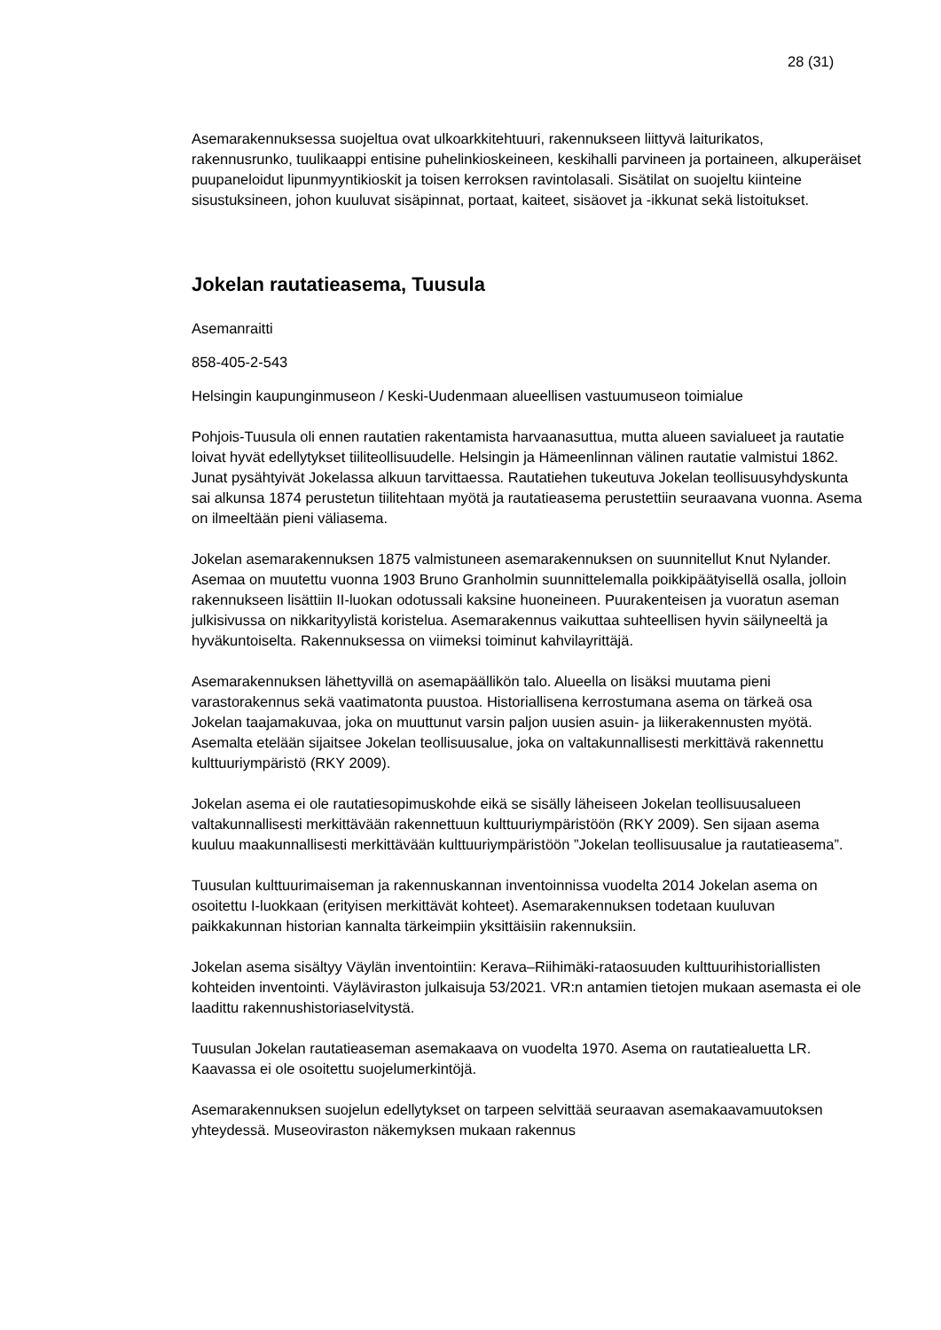28 (31)
Asemarakennuksessa suojeltua ovat ulkoarkkitehtuuri, rakennukseen liittyvä laiturikatos, rakennusrunko, tuulikaappi entisine puhelinkioskeineen, keskihalli parvineen ja portaineen, alkuperäiset puupaneloidut lipunmyyntikioskit ja toisen kerroksen ravintolasali. Sisätilat on suojeltu kiinteine sisustuksineen, johon kuuluvat sisäpinnat, portaat, kaiteet, sisäovet ja -ikkunat sekä listoitukset.
Jokelan rautatieasema, Tuusula
Asemanraitti
858-405-2-543
Helsingin kaupunginmuseon / Keski-Uudenmaan alueellisen vastuumuseon toimialue
Pohjois-Tuusula oli ennen rautatien rakentamista harvaanasuttua, mutta alueen savialueet ja rautatie loivat hyvät edellytykset tiiliteollisuudelle. Helsingin ja Hämeenlinnan välinen rautatie valmistui 1862. Junat pysähtyivät Jokelassa alkuun tarvittaessa. Rautatiehen tukeutuva Jokelan teollisuusyhdyskunta sai alkunsa 1874 perustetun tiilitehtaan myötä ja rautatieasema perustettiin seuraavana vuonna. Asema on ilmeeltään pieni väliasema.
Jokelan asemarakennuksen 1875 valmistuneen asemarakennuksen on suunnitellut Knut Nylander. Asemaa on muutettu vuonna 1903 Bruno Granholmin suunnittelemalla poikkipäätyisellä osalla, jolloin rakennukseen lisättiin II-luokan odotussali kaksine huoneineen. Puurakenteisen ja vuoratun aseman julkisivussa on nikkarityylistä koristelua. Asemarakennus vaikuttaa suhteellisen hyvin säilyneeltä ja hyväkuntoiselta. Rakennuksessa on viimeksi toiminut kahvilayrittäjä.
Asemarakennuksen lähettyvillä on asemapäällikön talo. Alueella on lisäksi muutama pieni varastorakennus sekä vaatimatonta puustoa. Historiallisena kerrostumana asema on tärkeä osa Jokelan taajamakuvaa, joka on muuttunut varsin paljon uusien asuin- ja liikerakennusten myötä. Asemalta etelään sijaitsee Jokelan teollisuusalue, joka on valtakunnallisesti merkittävä rakennettu kulttuuriympäristö (RKY 2009).
Jokelan asema ei ole rautatiesopimuskohde eikä se sisälly läheiseen Jokelan teollisuusalueen valtakunnallisesti merkittävään rakennettuun kulttuuriympäristöön (RKY 2009). Sen sijaan asema kuuluu maakunnallisesti merkittävään kulttuuriympäristöön ”Jokelan teollisuusalue ja rautatieasema”.
Tuusulan kulttuurimaiseman ja rakennuskannan inventoinnissa vuodelta 2014 Jokelan asema on osoitettu I-luokkaan (erityisen merkittävät kohteet). Asemarakennuksen todetaan kuuluvan paikkakunnan historian kannalta tärkeimpiin yksittäisiin rakennuksiin.
Jokelan asema sisältyy Väylän inventointiin: Kerava–Riihimäki-rataosuuden kulttuurihistoriallisten kohteiden inventointi. Väyläviraston julkaisuja 53/2021. VR:n antamien tietojen mukaan asemasta ei ole laadittu rakennushistoriaselvitystä.
Tuusulan Jokelan rautatieaseman asemakaava on vuodelta 1970. Asema on rautatiealuetta LR. Kaavassa ei ole osoitettu suojelumerkintöjä.
Asemarakennuksen suojelun edellytykset on tarpeen selvittää seuraavan asemakaavamuutoksen yhteydessä. Museoviraston näkemyksen mukaan rakennus